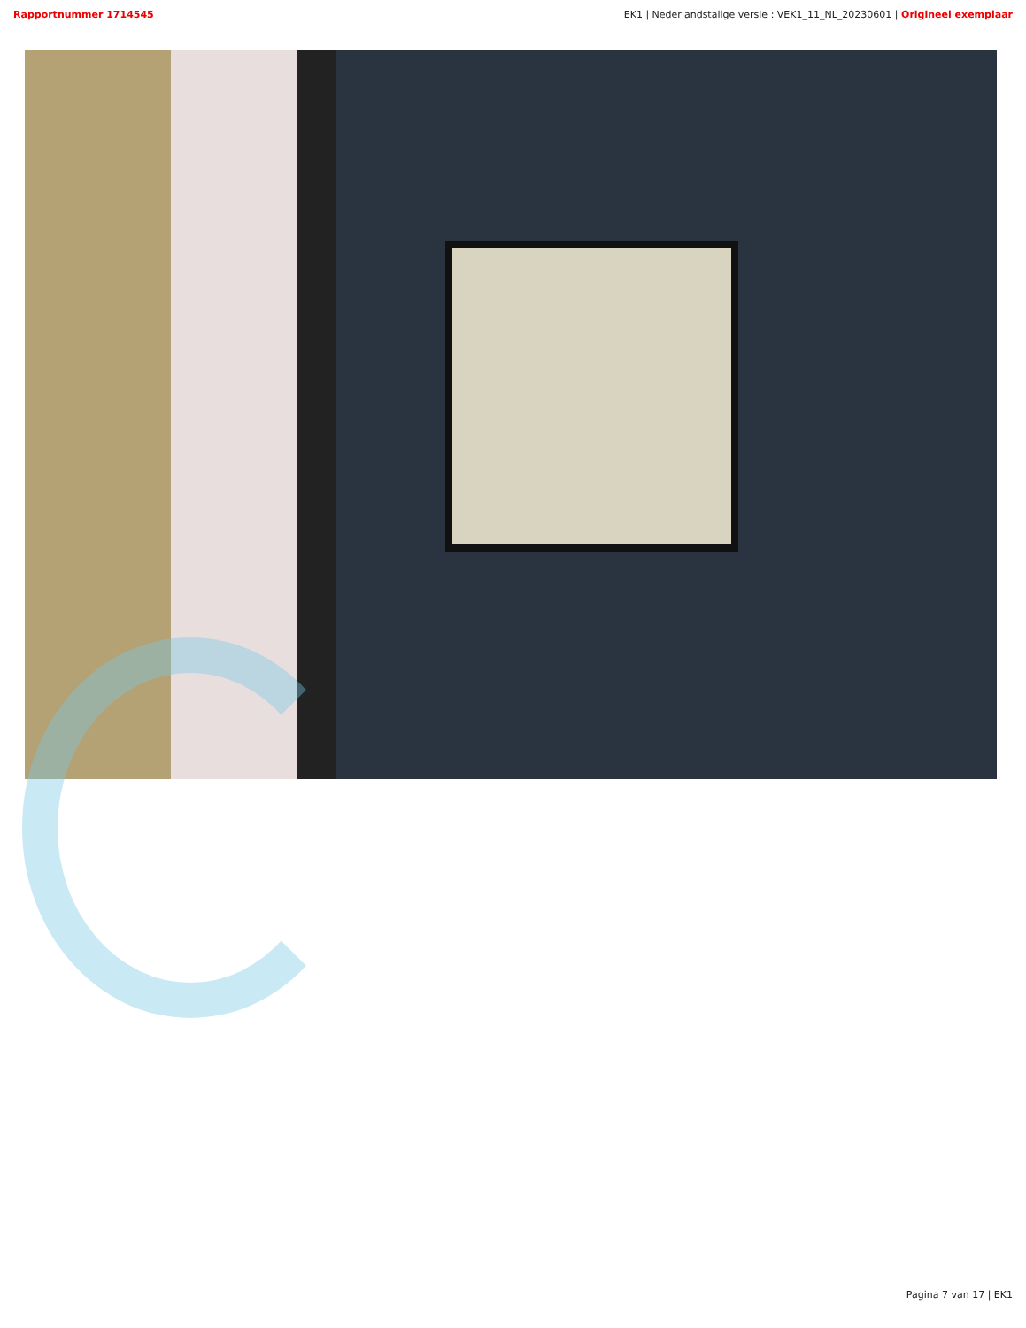Rapportnummer 1714545 EK1 | Nederlandstalige versie : VEK1_11_NL_20230601 | Origineel exemplaar
Pagina 7 van 17 | EK1